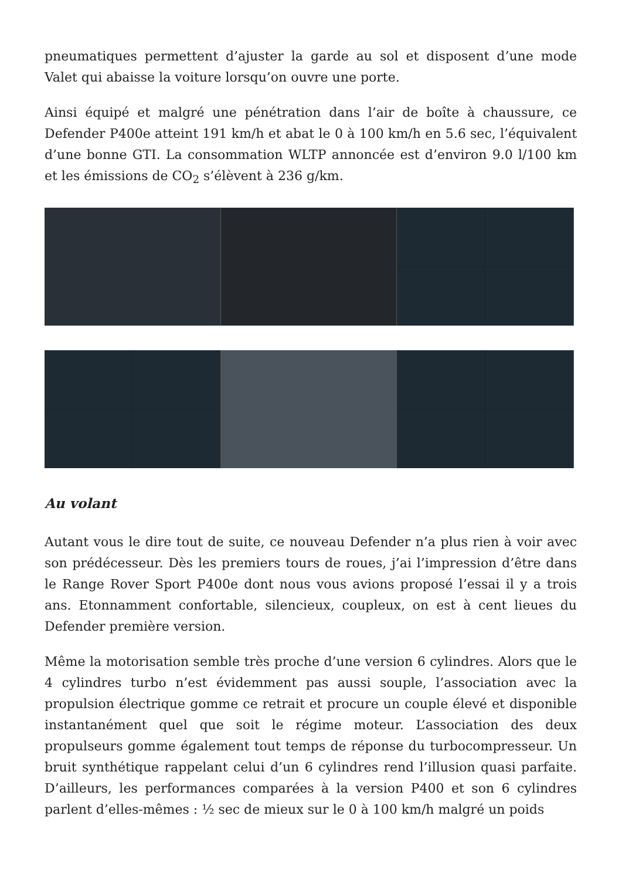pneumatiques permettent d’ajuster la garde au sol et disposent d’une mode Valet qui abaisse la voiture lorsqu’on ouvre une porte.
Ainsi équipé et malgré une pénétration dans l’air de boîte à chaussure, ce Defender P400e atteint 191 km/h et abat le 0 à 100 km/h en 5.6 sec, l’équivalent d’une bonne GTI. La consommation WLTP annoncée est d’environ 9.0 l/100 km et les émissions de CO<sub>2</sub> s’élèvent à 236 g/km.
Au volant
Autant vous le dire tout de suite, ce nouveau Defender n’a plus rien à voir avec son prédécesseur. Dès les premiers tours de roues, j’ai l’impression d’être dans le Range Rover Sport P400e dont nous vous avions proposé l’essai il y a trois ans. Etonnamment confortable, silencieux, coupleux, on est à cent lieues du Defender première version.
Même la motorisation semble très proche d’une version 6 cylindres. Alors que le 4 cylindres turbo n’est évidemment pas aussi souple, l’association avec la propulsion électrique gomme ce retrait et procure un couple élevé et disponible instantanément quel que soit le régime moteur. L’association des deux propulseurs gomme également tout temps de réponse du turbocompresseur. Un bruit synthétique rappelant celui d’un 6 cylindres rend l’illusion quasi parfaite. D’ailleurs, les performances comparées à la version P400 et son 6 cylindres parlent d’elles-mêmes : ½ sec de mieux sur le 0 à 100 km/h malgré un poids